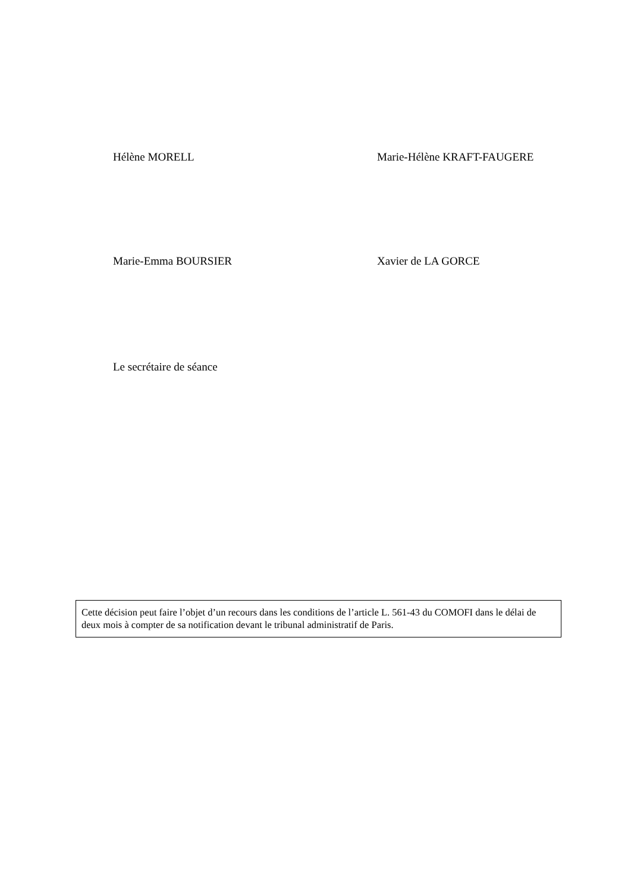Hélène MORELL Marie-Hélène KRAFT-FAUGERE
Marie-Emma BOURSIER Xavier de LA GORCE
Le secrétaire de séance
Cette décision peut faire l’objet d’un recours dans les conditions de l’article L. 561-43 du COMOFI dans le délai de deux mois à compter de sa notification devant le tribunal administratif de Paris.